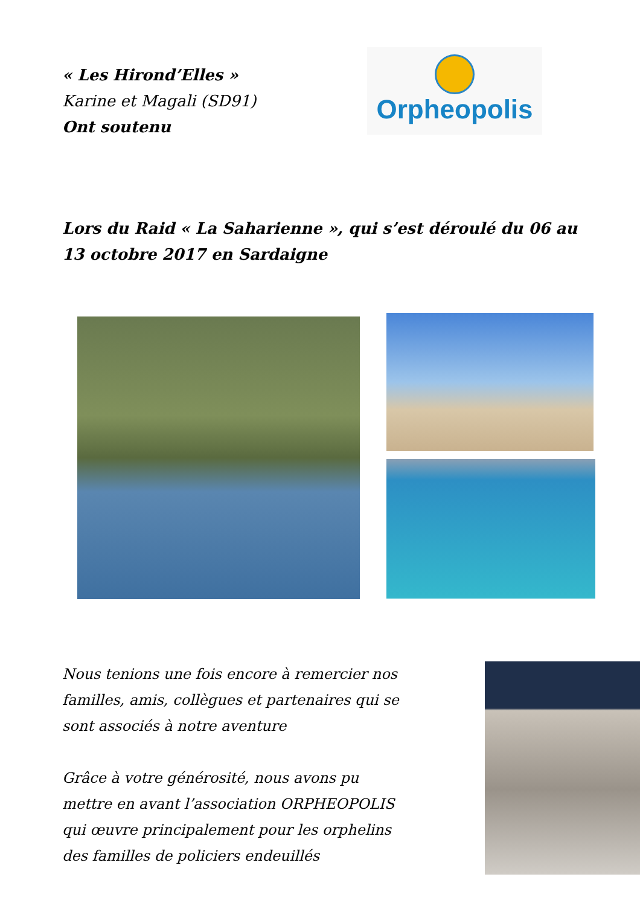« Les Hirond’Elles »
Karine et Magali (SD91)
Ont soutenu
Orpheopolis
Lors du Raid « La Saharienne », qui s’est déroulé du 06 au 13 octobre 2017 en Sardaigne
Nous tenions une fois encore à remercier nos familles, amis, collègues et partenaires qui se sont associés à notre aventure
Grâce à votre générosité, nous avons pu mettre en avant l’association ORPHEOPOLIS qui œuvre principalement pour les orphelins des familles de policiers endeuillés